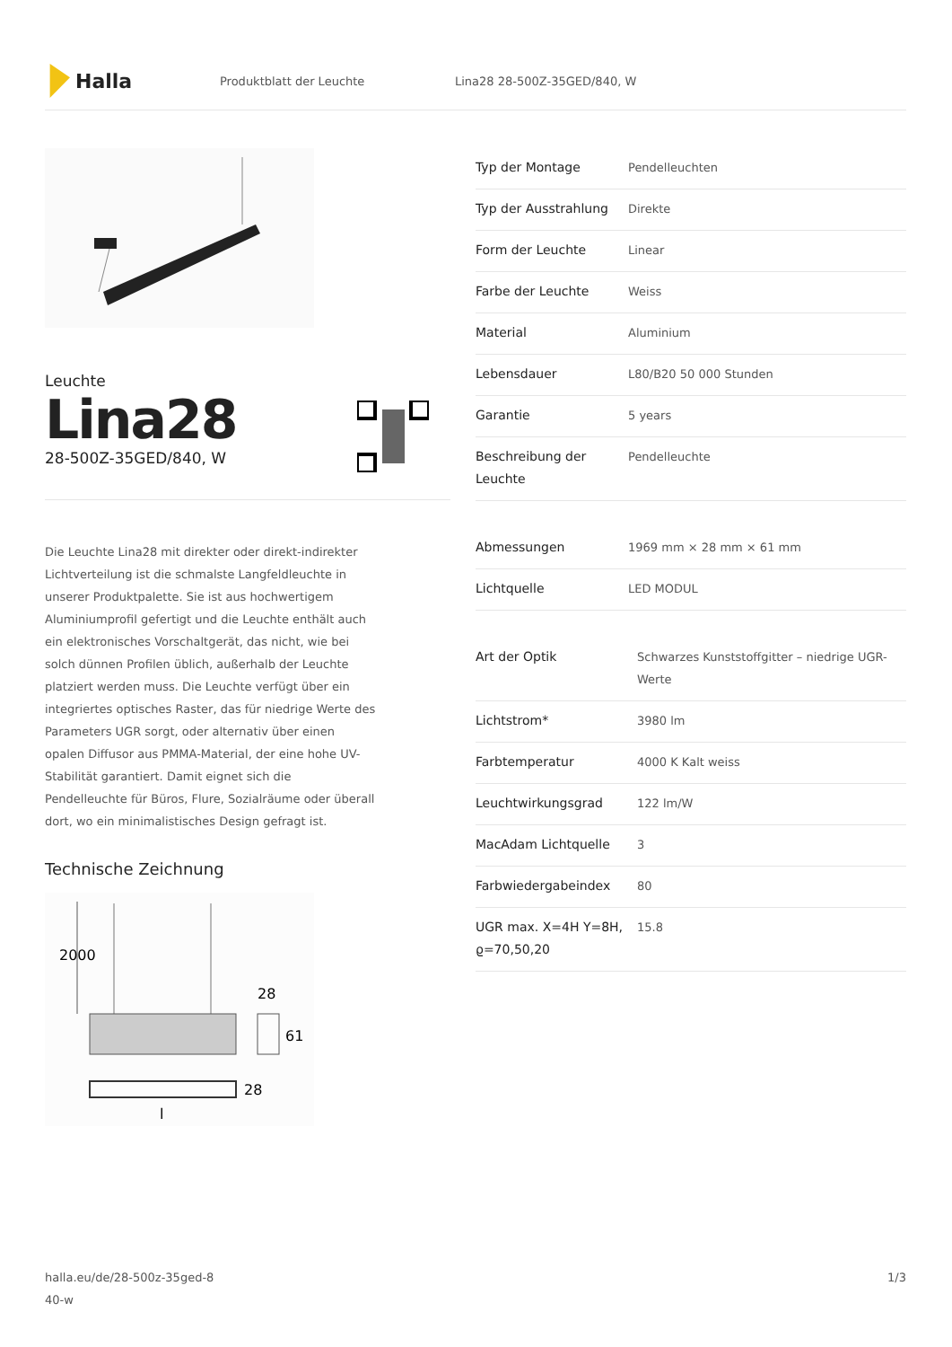Halla
Produktblatt der Leuchte Lina28 28-500Z-35GED/840, W
Leuchte
Lina28
28-500Z-35GED/840, W
Die Leuchte Lina28 mit direkter oder direkt-indirekter Lichtverteilung ist die schmalste Langfeldleuchte in unserer Produktpalette. Sie ist aus hochwertigem Aluminiumprofil gefertigt und die Leuchte enthält auch ein elektronisches Vorschaltgerät, das nicht, wie bei solch dünnen Profilen üblich, außerhalb der Leuchte platziert werden muss. Die Leuchte verfügt über ein integriertes optisches Raster, das für niedrige Werte des Parameters UGR sorgt, oder alternativ über einen opalen Diffusor aus PMMA-Material, der eine hohe UV-Stabilität garantiert. Damit eignet sich die Pendelleuchte für Büros, Flure, Sozialräume oder überall dort, wo ein minimalistisches Design gefragt ist.
Technische Zeichnung
2000
28
61
28
l
| Typ der Montage | Pendelleuchten |
| Typ der Ausstrahlung | Direkte |
| Form der Leuchte | Linear |
| Farbe der Leuchte | Weiss |
| Material | Aluminium |
| Lebensdauer | L80/B20 50 000 Stunden |
| Garantie | 5 years |
| Beschreibung der Leuchte | Pendelleuchte |
| Abmessungen | 1969 mm × 28 mm × 61 mm |
| Lichtquelle | LED MODUL |
| Art der Optik | Schwarzes Kunststoffgitter – niedrige UGR-Werte |
| Lichtstrom* | 3980 lm |
| Farbtemperatur | 4000 K Kalt weiss |
| Leuchtwirkungsgrad | 122 lm/W |
| MacAdam Lichtquelle | 3 |
| Farbwiedergabeindex | 80 |
| UGR max. X=4H Y=8H, ϱ=70,50,20 | 15.8 |
halla.eu/de/28-500z-35ged-8
40-w
1/3